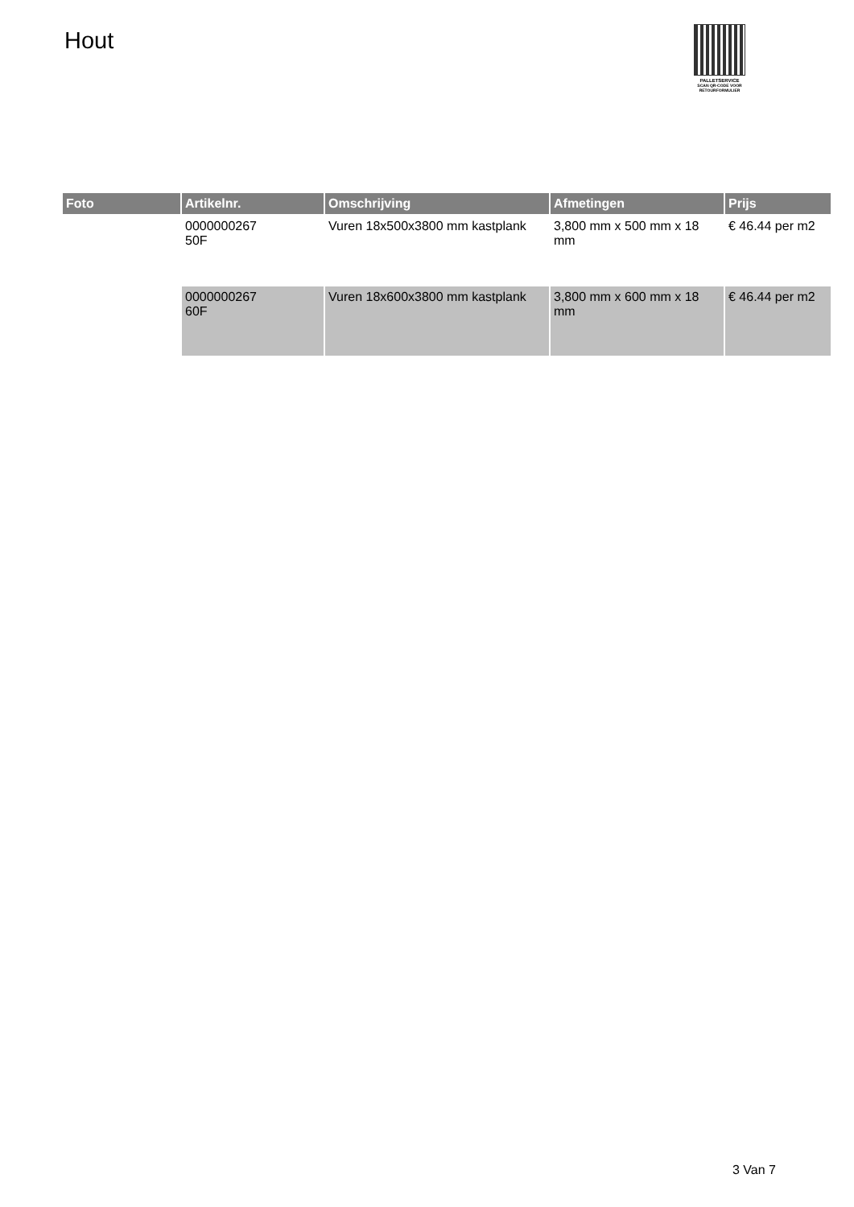Hout
PALLETSERVICE
SCAN QR-CODE VOOR RETOURFORMULIER
| Foto | Artikelnr. | Omschrijving | Afmetingen | Prijs |
| --- | --- | --- | --- | --- |
| | 0000000267 50F | Vuren 18x500x3800 mm kastplank | 3,800 mm x 500 mm x 18 mm | € 46.44 per m2 |
| | 0000000267 60F | Vuren 18x600x3800 mm kastplank | 3,800 mm x 600 mm x 18 mm | € 46.44 per m2 |
3 Van 7